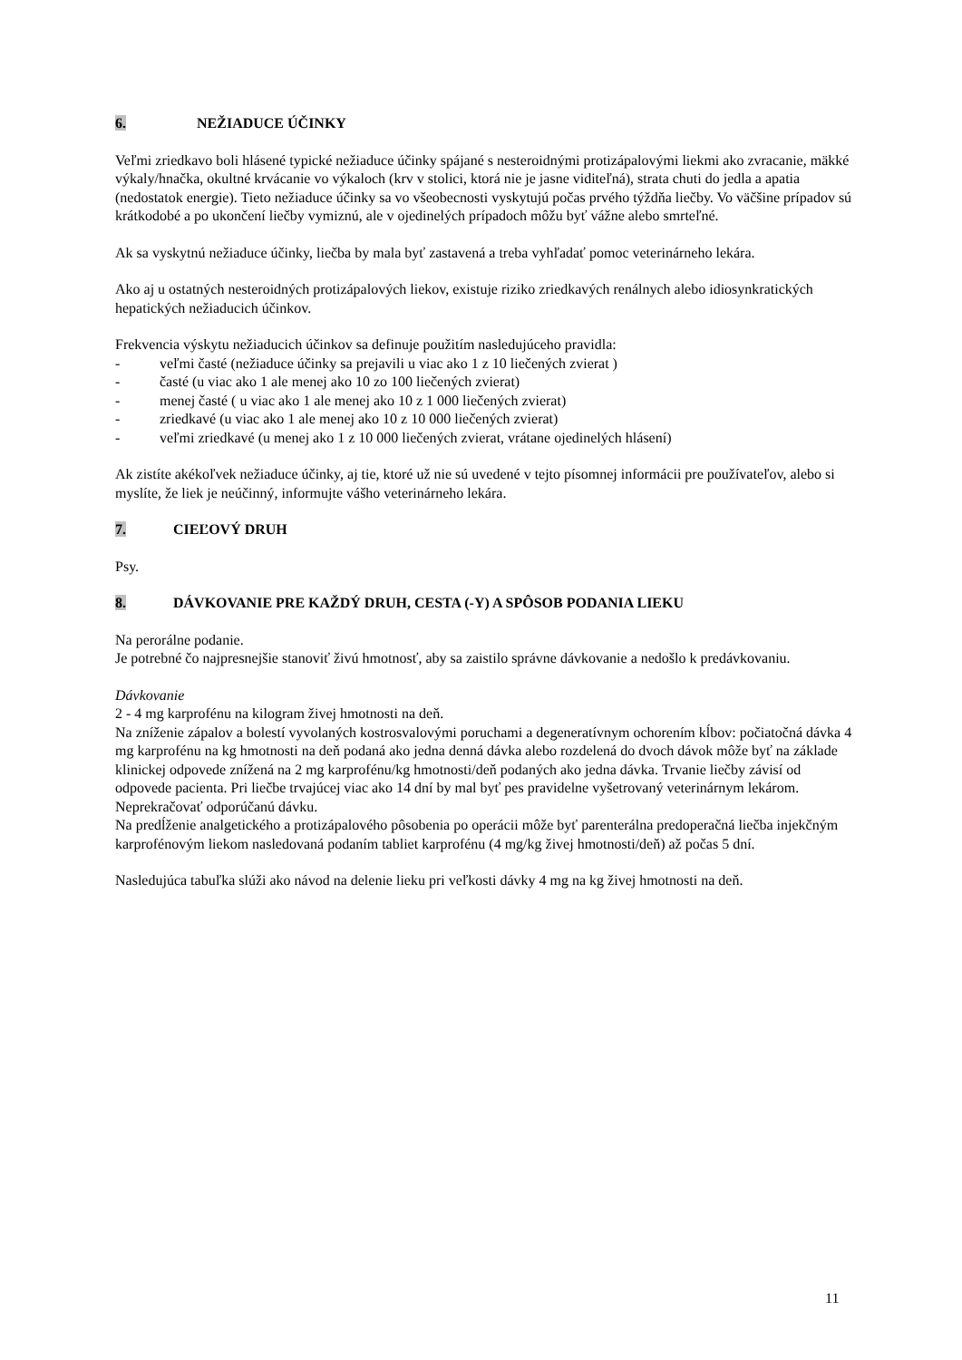6. NEŽIADUCE ÚČINKY
Veľmi zriedkavo boli hlásené typické nežiaduce účinky spájané s nesteroidnými protizápalovými liekmi ako zvracanie, mäkké výkaly/hnačka, okultné krvácanie vo výkaloch (krv v stolici, ktorá nie je jasne viditeľná), strata chuti do jedla a apatia (nedostatok energie). Tieto nežiaduce účinky sa vo všeobecnosti vyskytujú počas prvého týždňa liečby. Vo väčšine prípadov sú krátkodobé a po ukončení liečby vymiznú, ale v ojedinelých prípadoch môžu byť vážne alebo smrteľné.
Ak sa vyskytnú nežiaduce účinky, liečba by mala byť zastavená a treba vyhľadať pomoc veterinárneho lekára.
Ako aj u ostatných nesteroidných protizápalových liekov, existuje riziko zriedkavých renálnych alebo idiosynkratických hepatických nežiaducich účinkov.
Frekvencia výskytu nežiaducich účinkov sa definuje použitím nasledujúceho pravidla:
- veľmi časté (nežiaduce účinky sa prejavili u viac ako 1 z 10 liečených zvierat )
- časté (u viac ako 1 ale menej ako 10 zo 100 liečených zvierat)
- menej časté ( u viac ako 1 ale menej ako 10 z 1 000 liečených zvierat)
- zriedkavé (u viac ako 1 ale menej ako 10 z 10 000 liečených zvierat)
- veľmi zriedkavé (u menej ako 1 z 10 000 liečených zvierat, vrátane ojedinelých hlásení)
Ak zistíte akékoľvek nežiaduce účinky, aj tie, ktoré už nie sú uvedené v tejto písomnej informácii pre používateľov, alebo si myslíte, že liek je neúčinný, informujte vášho veterinárneho lekára.
7. CIEĽOVÝ DRUH
Psy.
8. DÁVKOVANIE PRE KAŽDÝ DRUH, CESTA (-Y) A SPÔSOB PODANIA LIEKU
Na perorálne podanie.
Je potrebné čo najpresnejšie stanoviť živú hmotnosť, aby sa zaistilo správne dávkovanie a nedošlo k predávkovaniu.
Dávkovanie
2 - 4 mg karprofénu na kilogram živej hmotnosti na deň.
Na zníženie zápalov a bolestí vyvolaných kostrosvalovými poruchami a degeneratívnym ochorením kĺbov: počiatočná dávka 4 mg karprofénu na kg hmotnosti na deň podaná ako jedna denná dávka alebo rozdelená do dvoch dávok môže byť na základe klinickej odpovede znížená na 2 mg karprofénu/kg hmotnosti/deň podaných ako jedna dávka. Trvanie liečby závisí od odpovede pacienta. Pri liečbe trvajúcej viac ako 14 dní by mal byť pes pravidelne vyšetrovaný veterinárnym lekárom.
Neprekračovať odporúčanú dávku.
Na predĺženie analgetického a protizápalového pôsobenia po operácii môže byť parenterálna predoperačná liečba injekčným karprofénovým liekom nasledovaná podaním tabliet karprofénu (4 mg/kg živej hmotnosti/deň) až počas 5 dní.
Nasledujúca tabuľka slúži ako návod na delenie lieku pri veľkosti dávky 4 mg na kg živej hmotnosti na deň.
11